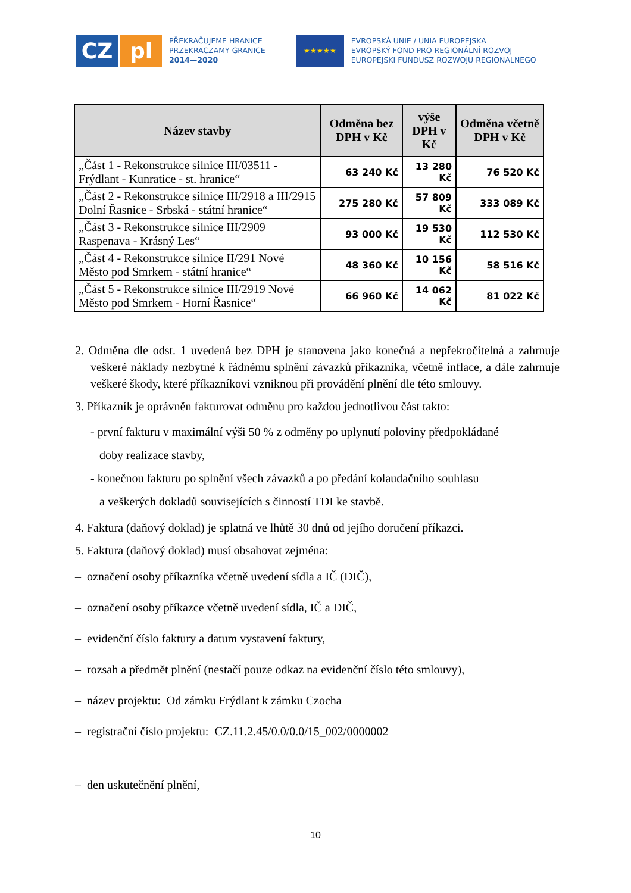CZ pl
PŘEKRAČUJEME HRANICE
PRZEKRACZAMY GRANICE
2014—2020
★★★★★
EVROPSKÁ UNIE / UNIA EUROPEJSKA
EVROPSKÝ FOND PRO REGIONÁLNÍ ROZVOJ
EUROPEJSKI FUNDUSZ ROZWOJU REGIONALNEGO
| Název stavby | Odměna bez DPH v Kč | výše DPH v Kč | Odměna včetně DPH v Kč |
| --- | --- | --- | --- |
| „Část 1 - Rekonstrukce silnice III/03511 - Frýdlant - Kunratice - st. hranice“ | 63 240 Kč | 13 280 Kč | 76 520 Kč |
| „Část 2 - Rekonstrukce silnice III/2918 a III/2915 Dolní Řasnice - Srbská - státní hranice“ | 275 280 Kč | 57 809 Kč | 333 089 Kč |
| „Část 3 - Rekonstrukce silnice III/2909 Raspenava - Krásný Les“ | 93 000 Kč | 19 530 Kč | 112 530 Kč |
| „Část 4 - Rekonstrukce silnice II/291 Nové Město pod Smrkem - státní hranice“ | 48 360 Kč | 10 156 Kč | 58 516 Kč |
| „Část 5 - Rekonstrukce silnice III/2919 Nové Město pod Smrkem - Horní Řasnice“ | 66 960 Kč | 14 062 Kč | 81 022 Kč |
2. Odměna dle odst. 1 uvedená bez DPH je stanovena jako konečná a nepřekročitelná a zahrnuje veškeré náklady nezbytné k řádnému splnění závazků příkazníka, včetně inflace, a dále zahrnuje veškeré škody, které příkazníkovi vzniknou při provádění plnění dle této smlouvy.
3. Příkazník je oprávněn fakturovat odměnu pro každou jednotlivou část takto:
- první fakturu v maximální výši 50 % z odměny po uplynutí poloviny předpokládané
doby realizace stavby,
- konečnou fakturu po splnění všech závazků a po předání kolaudačního souhlasu
a veškerých dokladů souvisejících s činností TDI ke stavbě.
4. Faktura (daňový doklad) je splatná ve lhůtě 30 dnů od jejího doručení příkazci.
5. Faktura (daňový doklad) musí obsahovat zejména:
– označení osoby příkazníka včetně uvedení sídla a IČ (DIČ),
– označení osoby příkazce včetně uvedení sídla, IČ a DIČ,
– evidenční číslo faktury a datum vystavení faktury,
– rozsah a předmět plnění (nestačí pouze odkaz na evidenční číslo této smlouvy),
– název projektu: Od zámku Frýdlant k zámku Czocha
– registrační číslo projektu: CZ.11.2.45/0.0/0.0/15_002/0000002
– den uskutečnění plnění,
10